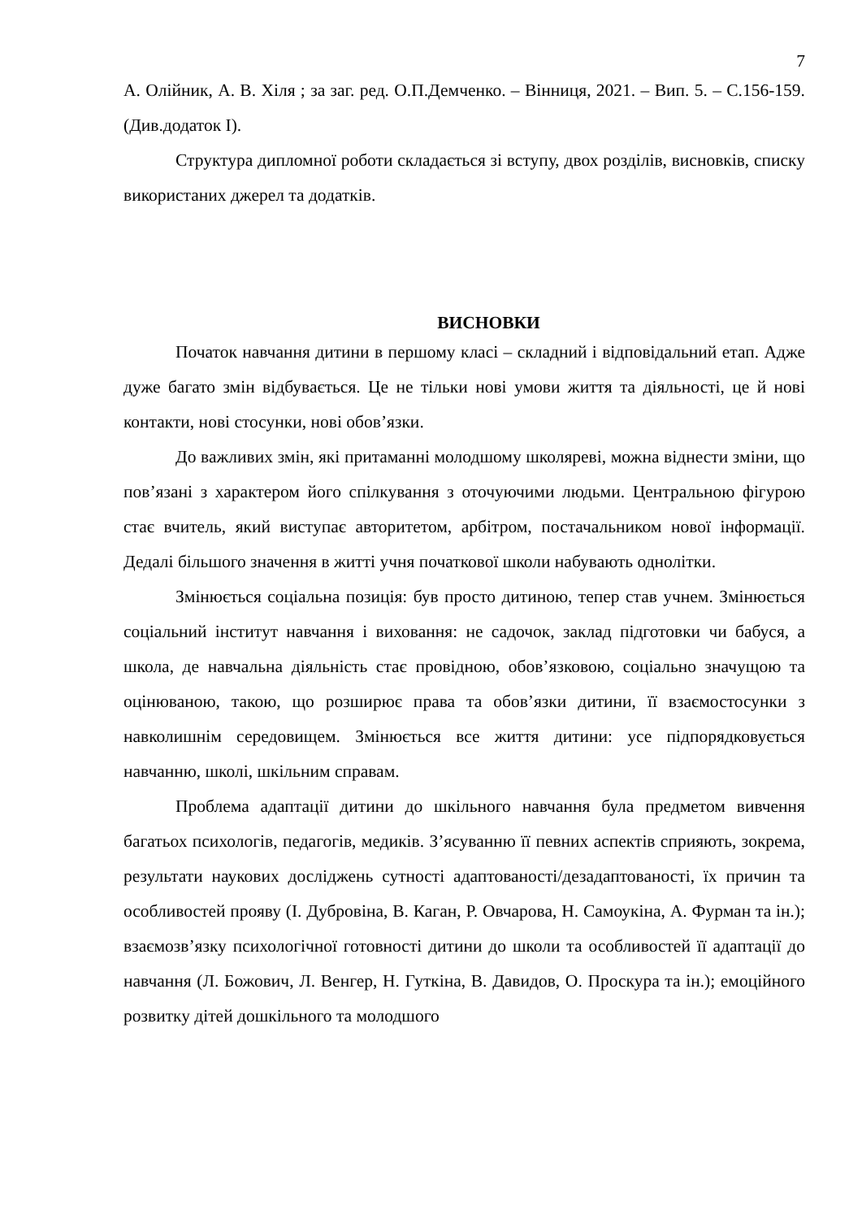7
А. Олійник, А. В. Хіля ; за заг. ред. О.П.Демченко. – Вінниця, 2021. – Вип. 5. – С.156-159. (Див.додаток І).
Структура дипломної роботи складається зі вступу, двох розділів, висновків, списку використаних джерел та додатків.
ВИСНОВКИ
Початок навчання дитини в першому класі – складний і відповідальний етап. Адже дуже багато змін відбувається. Це не тільки нові умови життя та діяльності, це й нові контакти, нові стосунки, нові обов’язки.
До важливих змін, які притаманні молодшому школяреві, можна віднести зміни, що пов’язані з характером його спілкування з оточуючими людьми. Центральною фігурою стає вчитель, який виступає авторитетом, арбітром, постачальником нової інформації. Дедалі більшого значення в житті учня початкової школи набувають однолітки.
Змінюється соціальна позиція: був просто дитиною, тепер став учнем. Змінюється соціальний інститут навчання і виховання: не садочок, заклад підготовки чи бабуся, а школа, де навчальна діяльність стає провідною, обов’язковою, соціально значущою та оцінюваною, такою, що розширює права та обов’язки дитини, її взаємостосунки з навколишнім середовищем. Змінюється все життя дитини: усе підпорядковується навчанню, школі, шкільним справам.
Проблема адаптації дитини до шкільного навчання була предметом вивчення багатьох психологів, педагогів, медиків. З’ясуванню її певних аспектів сприяють, зокрема, результати наукових досліджень сутності адаптованості/дезадаптованості, їх причин та особливостей прояву (І. Дубровіна, В. Каган, Р. Овчарова, Н. Самоукіна, А. Фурман та ін.); взаємозв’язку психологічної готовності дитини до школи та особливостей її адаптації до навчання (Л. Божович, Л. Венгер, Н. Гуткіна, В. Давидов, О. Проскура та ін.); емоційного розвитку дітей дошкільного та молодшого